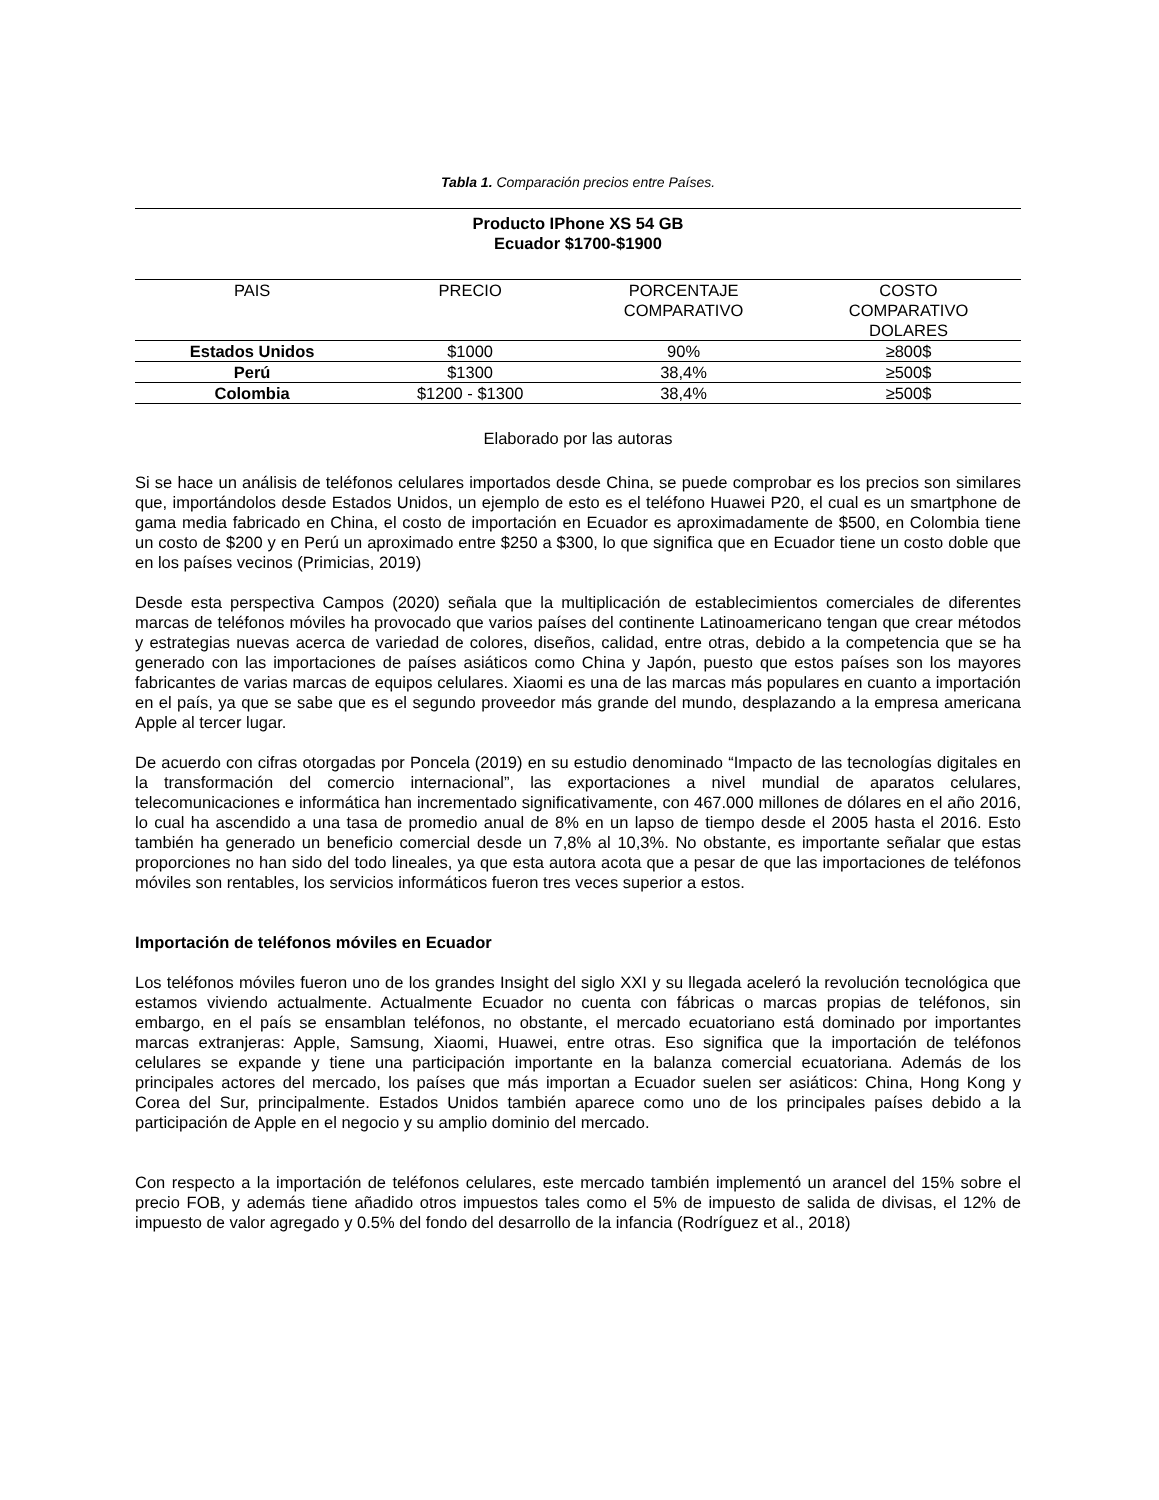Tabla 1. Comparación precios entre Países.
| Producto IPhone XS 54 GB Ecuador $1700-$1900 | | | |
| PAIS | PRECIO | PORCENTAJE COMPARATIVO | COSTO COMPARATIVO DOLARES |
| Estados Unidos | $1000 | 90% | ≥800$ |
| Perú | $1300 | 38,4% | ≥500$ |
| Colombia | $1200 - $1300 | 38,4% | ≥500$ |
Elaborado por las autoras
Si se hace un análisis de teléfonos celulares importados desde China, se puede comprobar es los precios son similares que, importándolos desde Estados Unidos, un ejemplo de esto es el teléfono Huawei P20, el cual es un smartphone de gama media fabricado en China, el costo de importación en Ecuador es aproximadamente de $500, en Colombia tiene un costo de $200 y en Perú un aproximado entre $250 a $300, lo que significa que en Ecuador tiene un costo doble que en los países vecinos (Primicias, 2019)
Desde esta perspectiva Campos (2020) señala que la multiplicación de establecimientos comerciales de diferentes marcas de teléfonos móviles ha provocado que varios países del continente Latinoamericano tengan que crear métodos y estrategias nuevas acerca de variedad de colores, diseños, calidad, entre otras, debido a la competencia que se ha generado con las importaciones de países asiáticos como China y Japón, puesto que estos países son los mayores fabricantes de varias marcas de equipos celulares. Xiaomi es una de las marcas más populares en cuanto a importación en el país, ya que se sabe que es el segundo proveedor más grande del mundo, desplazando a la empresa americana Apple al tercer lugar.
De acuerdo con cifras otorgadas por Poncela (2019) en su estudio denominado “Impacto de las tecnologías digitales en la transformación del comercio internacional”, las exportaciones a nivel mundial de aparatos celulares, telecomunicaciones e informática han incrementado significativamente, con 467.000 millones de dólares en el año 2016, lo cual ha ascendido a una tasa de promedio anual de 8% en un lapso de tiempo desde el 2005 hasta el 2016. Esto también ha generado un beneficio comercial desde un 7,8% al 10,3%. No obstante, es importante señalar que estas proporciones no han sido del todo lineales, ya que esta autora acota que a pesar de que las importaciones de teléfonos móviles son rentables, los servicios informáticos fueron tres veces superior a estos.
Importación de teléfonos móviles en Ecuador
Los teléfonos móviles fueron uno de los grandes Insight del siglo XXI y su llegada aceleró la revolución tecnológica que estamos viviendo actualmente. Actualmente Ecuador no cuenta con fábricas o marcas propias de teléfonos, sin embargo, en el país se ensamblan teléfonos, no obstante, el mercado ecuatoriano está dominado por importantes marcas extranjeras: Apple, Samsung, Xiaomi, Huawei, entre otras. Eso significa que la importación de teléfonos celulares se expande y tiene una participación importante en la balanza comercial ecuatoriana. Además de los principales actores del mercado, los países que más importan a Ecuador suelen ser asiáticos: China, Hong Kong y Corea del Sur, principalmente. Estados Unidos también aparece como uno de los principales países debido a la participación de Apple en el negocio y su amplio dominio del mercado.
Con respecto a la importación de teléfonos celulares, este mercado también implementó un arancel del 15% sobre el precio FOB, y además tiene añadido otros impuestos tales como el 5% de impuesto de salida de divisas, el 12% de impuesto de valor agregado y 0.5% del fondo del desarrollo de la infancia (Rodríguez et al., 2018)